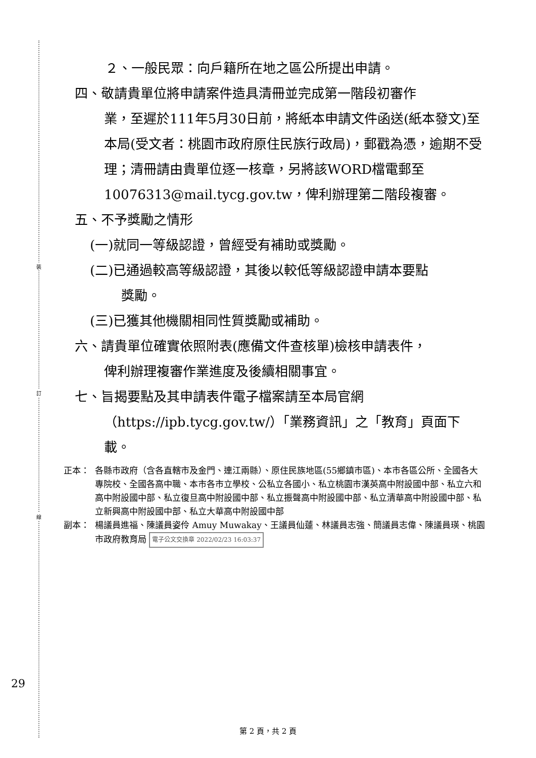裝
訂
線
２、一般民眾：向戶籍所在地之區公所提出申請。
四、敬請貴單位將申請案件造具清冊並完成第一階段初審作
業，至遲於111年5月30日前，將紙本申請文件函送(紙本發文)至本局(受文者：桃園市政府原住民族行政局)，郵戳為憑，逾期不受理；清冊請由貴單位逐一核章，另將該WORD檔電郵至10076313@mail.tycg.gov.tw，俾利辦理第二階段複審。
五、不予獎勵之情形
(一)就同一等級認證，曾經受有補助或獎勵。
(二)已通過較高等級認證，其後以較低等級認證申請本要點
獎勵。
(三)已獲其他機關相同性質獎勵或補助。
六、請貴單位確實依照附表(應備文件查核單)檢核申請表件，
俾利辦理複審作業進度及後續相關事宜。
七、旨揭要點及其申請表件電子檔案請至本局官網
（https://ipb.tycg.gov.tw/）「業務資訊」之「教育」頁面下載。
正本： 各縣市政府（含各直轄市及金門、連江兩縣）、原住民族地區(55鄉鎮市區)、本市各區公所、全國各大專院校、全國各高中職、本市各市立學校、公私立各國小、私立桃園市漢英高中附設國中部、私立六和高中附設國中部、私立復旦高中附設國中部、私立振聲高中附設國中部、私立清華高中附設國中部、私立新興高中附設國中部、私立大華高中附設國中部
副本： 楊議員進福、陳議員姿伶 Amuy Muwakay、王議員仙蓮、林議員志強、簡議員志偉、陳議員瑛、桃園市政府教育局 電子公文交換章 2022/02/23 16:03:37
29
第 2 頁，共 2 頁